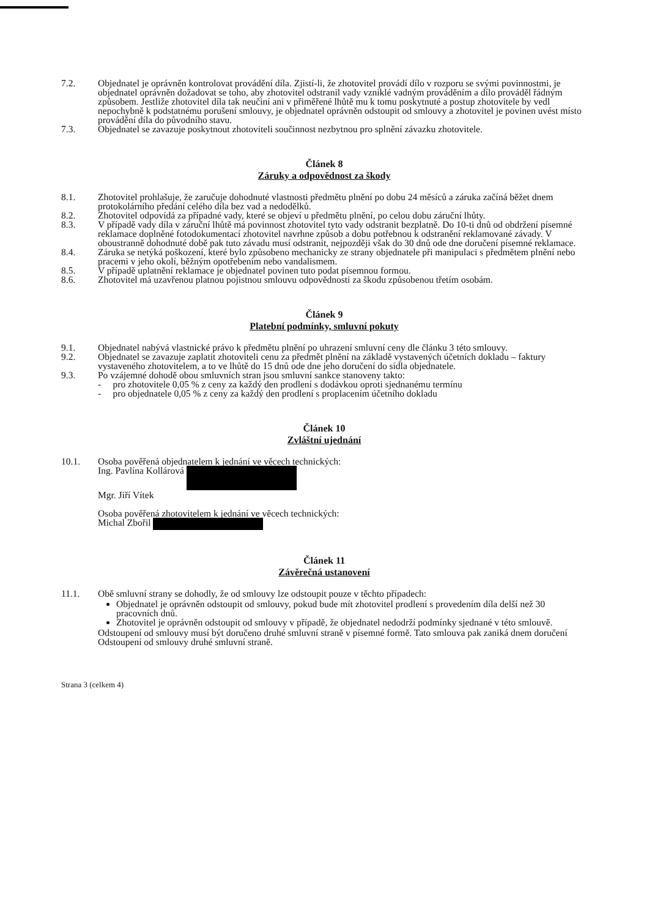7.2. Objednatel je oprávněn kontrolovat provádění díla. Zjistí-li, že zhotovitel provádí dílo v rozporu se svými povinnostmi, je objednatel oprávněn dožadovat se toho, aby zhotovitel odstranil vady vzniklé vadným prováděním a dílo prováděl řádným způsobem. Jestliže zhotovitel díla tak neučiní ani v přiměřené lhůtě mu k tomu poskytnuté a postup zhotovitele by vedl nepochybně k podstatnému porušení smlouvy, je objednatel oprávněn odstoupit od smlouvy a zhotovitel je povinen uvést místo provádění díla do původního stavu.
7.3. Objednatel se zavazuje poskytnout zhotoviteli součinnost nezbytnou pro splnění závazku zhotovitele.
Článek 8
Záruky a odpovědnost za škody
8.1. Zhotovitel prohlašuje, že zaručuje dohodnuté vlastnosti předmětu plnění po dobu 24 měsíců a záruka začíná běžet dnem protokolárního předání celého díla bez vad a nedodělků.
8.2. Zhotovitel odpovídá za případné vady, které se objeví u předmětu plnění, po celou dobu záruční lhůty.
8.3. V případě vady díla v záruční lhůtě má povinnost zhotovitel tyto vady odstranit bezplatně. Do 10-ti dnů od obdržení písemné reklamace doplněné fotodokumentací zhotovitel navrhne způsob a dobu potřebnou k odstranění reklamované závady. V oboustranně dohodnuté době pak tuto závadu musí odstranit, nejpozději však do 30 dnů ode dne doručení písemné reklamace.
8.4. Záruka se netýká poškození, které bylo způsobeno mechanicky ze strany objednatele při manipulaci s předmětem plnění nebo pracemi v jeho okolí, běžným opotřebením nebo vandalismem.
8.5. V případě uplatnění reklamace je objednatel povinen tuto podat písemnou formou.
8.6. Zhotovitel má uzavřenou platnou pojistnou smlouvu odpovědnosti za škodu způsobenou třetím osobám.
Článek 9
Platební podmínky, smluvní pokuty
9.1. Objednatel nabývá vlastnické právo k předmětu plnění po uhrazení smluvní ceny dle článku 3 této smlouvy.
9.2. Objednatel se zavazuje zaplatit zhotoviteli cenu za předmět plnění na základě vystavených účetních dokladu – faktury vystaveného zhotovitelem, a to ve lhůtě do 15 dnů ode dne jeho doručení do sídla objednatele.
9.3. Po vzájemné dohodě obou smluvních stran jsou smluvní sankce stanoveny takto:
- pro zhotovitele 0,05 % z ceny za každý den prodlení s dodávkou oproti sjednanému termínu
- pro objednatele 0,05 % z ceny za každý den prodlení s proplacením účetního dokladu
Článek 10
Zvláštní ujednání
10.1. Osoba pověřená objednatelem k jednání ve věcech technických:
Ing. Pavlína Kollárová
Mgr. Jiří Vítek
Osoba pověřená zhotovitelem k jednání ve věcech technických:
Michal Zbořil
Článek 11
Závěrečná ustanovení
11.1. Obě smluvní strany se dohodly, že od smlouvy lze odstoupit pouze v těchto případech:
Objednatel je oprávněn odstoupit od smlouvy, pokud bude mít zhotovitel prodlení s provedením díla delší než 30 pracovních dnů.
Zhotovitel je oprávněn odstoupit od smlouvy v případě, že objednatel nedodrží podmínky sjednané v této smlouvě.
Odstoupení od smlouvy musí být doručeno druhé smluvní straně v písemné formě. Tato smlouva pak zaniká dnem doručení Odstoupení od smlouvy druhé smluvní straně.
Strana 3 (celkem 4)